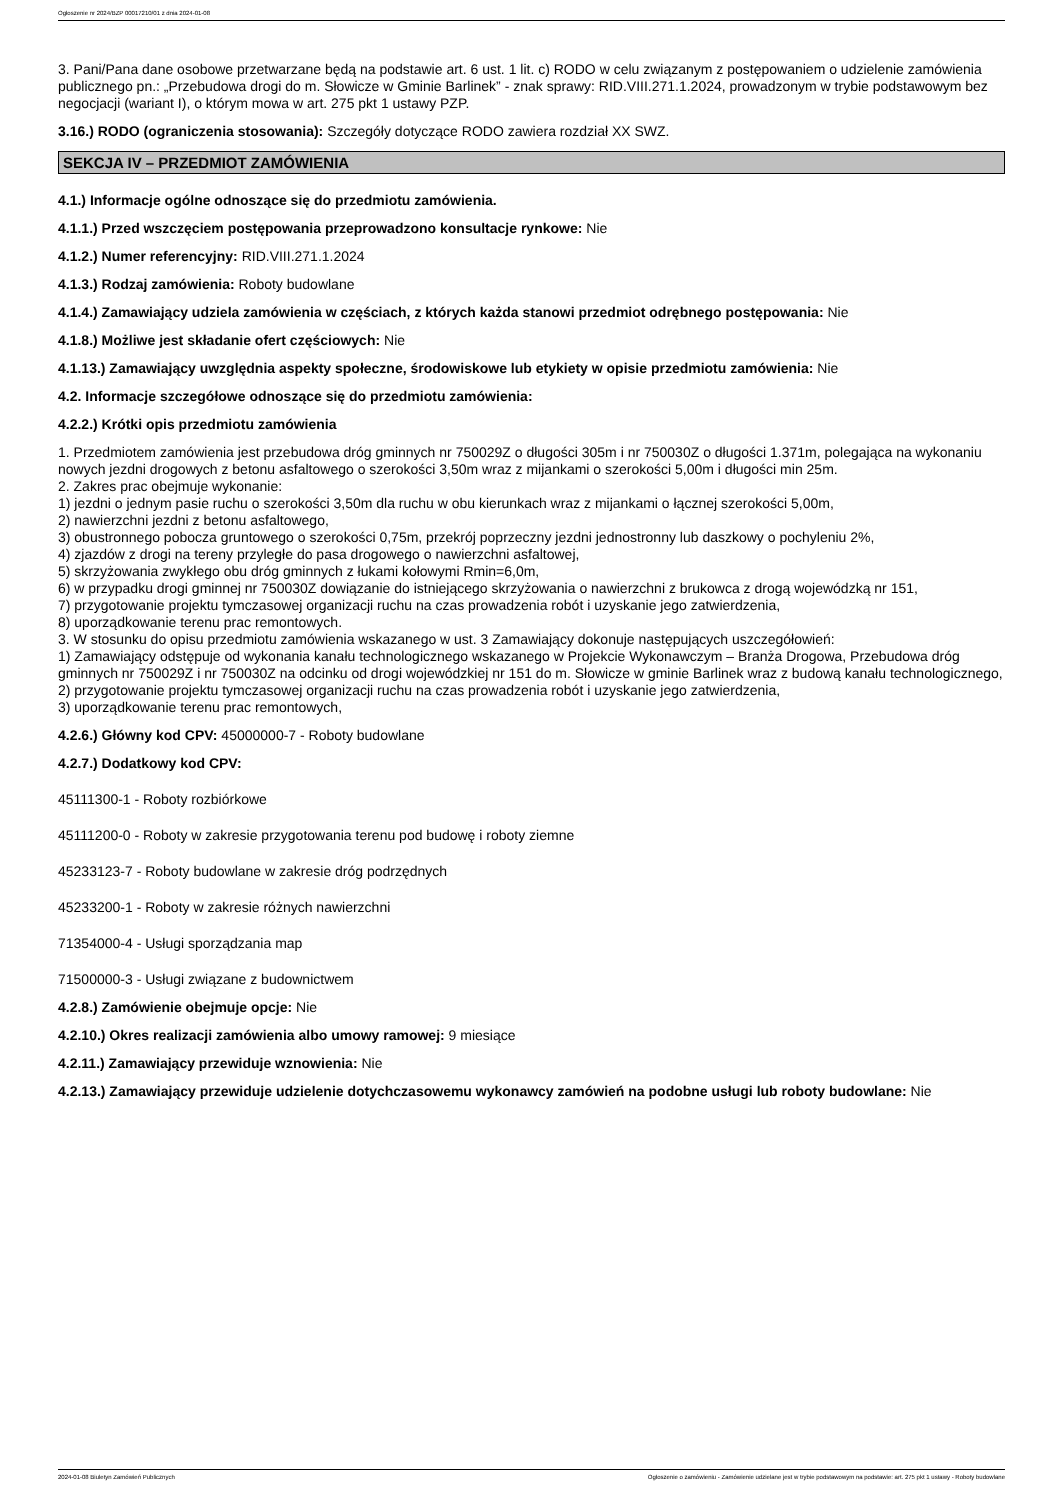Ogłoszenie nr 2024/BZP 00017210/01 z dnia 2024-01-08
3. Pani/Pana dane osobowe przetwarzane będą na podstawie art. 6 ust. 1 lit. c) RODO w celu związanym z postępowaniem o udzielenie zamówienia publicznego pn.: „Przebudowa drogi do m. Słowicze w Gminie Barlinek” - znak sprawy: RID.VIII.271.1.2024, prowadzonym w trybie podstawowym bez negocjacji (wariant I), o którym mowa w art. 275 pkt 1 ustawy PZP.
3.16.) RODO (ograniczenia stosowania): Szczegóły dotyczące RODO zawiera rozdział XX SWZ.
SEKCJA IV – PRZEDMIOT ZAMÓWIENIA
4.1.) Informacje ogólne odnoszące się do przedmiotu zamówienia.
4.1.1.) Przed wszczęciem postępowania przeprowadzono konsultacje rynkowe: Nie
4.1.2.) Numer referencyjny: RID.VIII.271.1.2024
4.1.3.) Rodzaj zamówienia: Roboty budowlane
4.1.4.) Zamawiający udziela zamówienia w częściach, z których każda stanowi przedmiot odrębnego postępowania: Nie
4.1.8.) Możliwe jest składanie ofert częściowych: Nie
4.1.13.) Zamawiający uwzględnia aspekty społeczne, środowiskowe lub etykiety w opisie przedmiotu zamówienia: Nie
4.2. Informacje szczegółowe odnoszące się do przedmiotu zamówienia:
4.2.2.) Krótki opis przedmiotu zamówienia
1. Przedmiotem zamówienia jest przebudowa dróg gminnych nr 750029Z o długości 305m i nr 750030Z o długości 1.371m, polegająca na wykonaniu nowych jezdni drogowych z betonu asfaltowego o szerokości 3,50m wraz z mijankami o szerokości 5,00m i długości min 25m.
2. Zakres prac obejmuje wykonanie:
1) jezdni o jednym pasie ruchu o szerokości 3,50m dla ruchu w obu kierunkach wraz z mijankami o łącznej szerokości 5,00m,
2) nawierzchni jezdni z betonu asfaltowego,
3) obustronnego pobocza gruntowego o szerokości 0,75m, przekrój poprzeczny jezdni jednostronny lub daszkowy o pochyleniu 2%,
4) zjazdów z drogi na tereny przyległe do pasa drogowego o nawierzchni asfaltowej,
5) skrzyżowania zwykłego obu dróg gminnych z łukami kołowymi Rmin=6,0m,
6) w przypadku drogi gminnej nr 750030Z dowiązanie do istniejącego skrzyżowania o nawierzchni z brukowca z drogą wojewódzką nr 151,
7) przygotowanie projektu tymczasowej organizacji ruchu na czas prowadzenia robót i uzyskanie jego zatwierdzenia,
8) uporządkowanie terenu prac remontowych.
3. W stosunku do opisu przedmiotu zamówienia wskazanego w ust. 3 Zamawiający dokonuje następujących uszczegółowień:
1) Zamawiający odstępuje od wykonania kanału technologicznego wskazanego w Projekcie Wykonawczym – Branża Drogowa, Przebudowa dróg gminnych nr 750029Z i nr 750030Z na odcinku od drogi wojewódzkiej nr 151 do m. Słowicze w gminie Barlinek wraz z budową kanału technologicznego,
2) przygotowanie projektu tymczasowej organizacji ruchu na czas prowadzenia robót i uzyskanie jego zatwierdzenia,
3) uporządkowanie terenu prac remontowych,
4.2.6.) Główny kod CPV: 45000000-7 - Roboty budowlane
4.2.7.) Dodatkowy kod CPV:
45111300-1 - Roboty rozbiórkowe
45111200-0 - Roboty w zakresie przygotowania terenu pod budowę i roboty ziemne
45233123-7 - Roboty budowlane w zakresie dróg podrzędnych
45233200-1 - Roboty w zakresie różnych nawierzchni
71354000-4 - Usługi sporządzania map
71500000-3 - Usługi związane z budownictwem
4.2.8.) Zamówienie obejmuje opcje: Nie
4.2.10.) Okres realizacji zamówienia albo umowy ramowej: 9 miesiące
4.2.11.) Zamawiający przewiduje wznowienia: Nie
4.2.13.) Zamawiający przewiduje udzielenie dotychczasowemu wykonawcy zamówień na podobne usługi lub roboty budowlane: Nie
2024-01-08 Biuletyn Zamówień Publicznych Ogłoszenie o zamówieniu - Zamówienie udzielane jest w trybie podstawowym na podstawie: art. 275 pkt 1 ustawy - Roboty budowlane